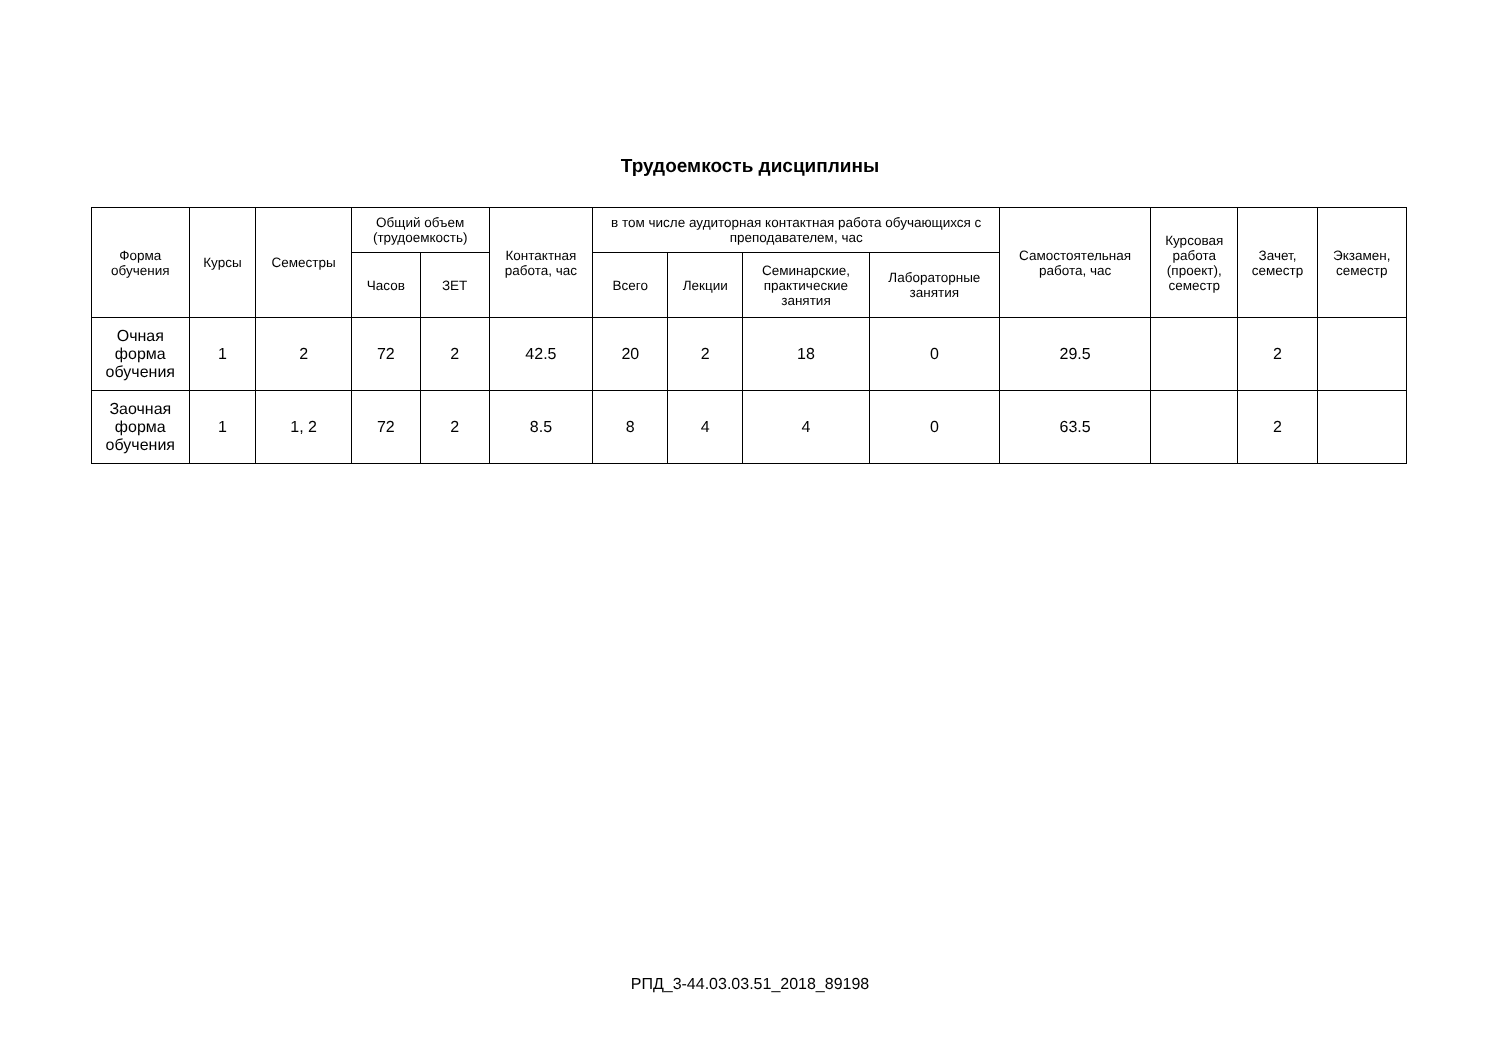Трудоемкость дисциплины
| Форма обучения | Курсы | Семестры | Общий объем (трудоемкость) | | Контактная работа, час | в том числе аудиторная контактная работа обучающихся с преподавателем, час | | | | Самостоятельная работа, час | Курсовая работа (проект), семестр | Зачет, семестр | Экзамен, семестр |
| --- | --- | --- | --- | --- | --- | --- | --- | --- | --- | --- | --- | --- | --- |
| | | | Часов | ЗЕТ | | Всего | Лекции | Семинарские, практические занятия | Лабораторные занятия | | | | |
| Очная форма обучения | 1 | 2 | 72 | 2 | 42.5 | 20 | 2 | 18 | 0 | 29.5 | | 2 | |
| Заочная форма обучения | 1 | 1, 2 | 72 | 2 | 8.5 | 8 | 4 | 4 | 0 | 63.5 | | 2 | |
РПД_3-44.03.03.51_2018_89198